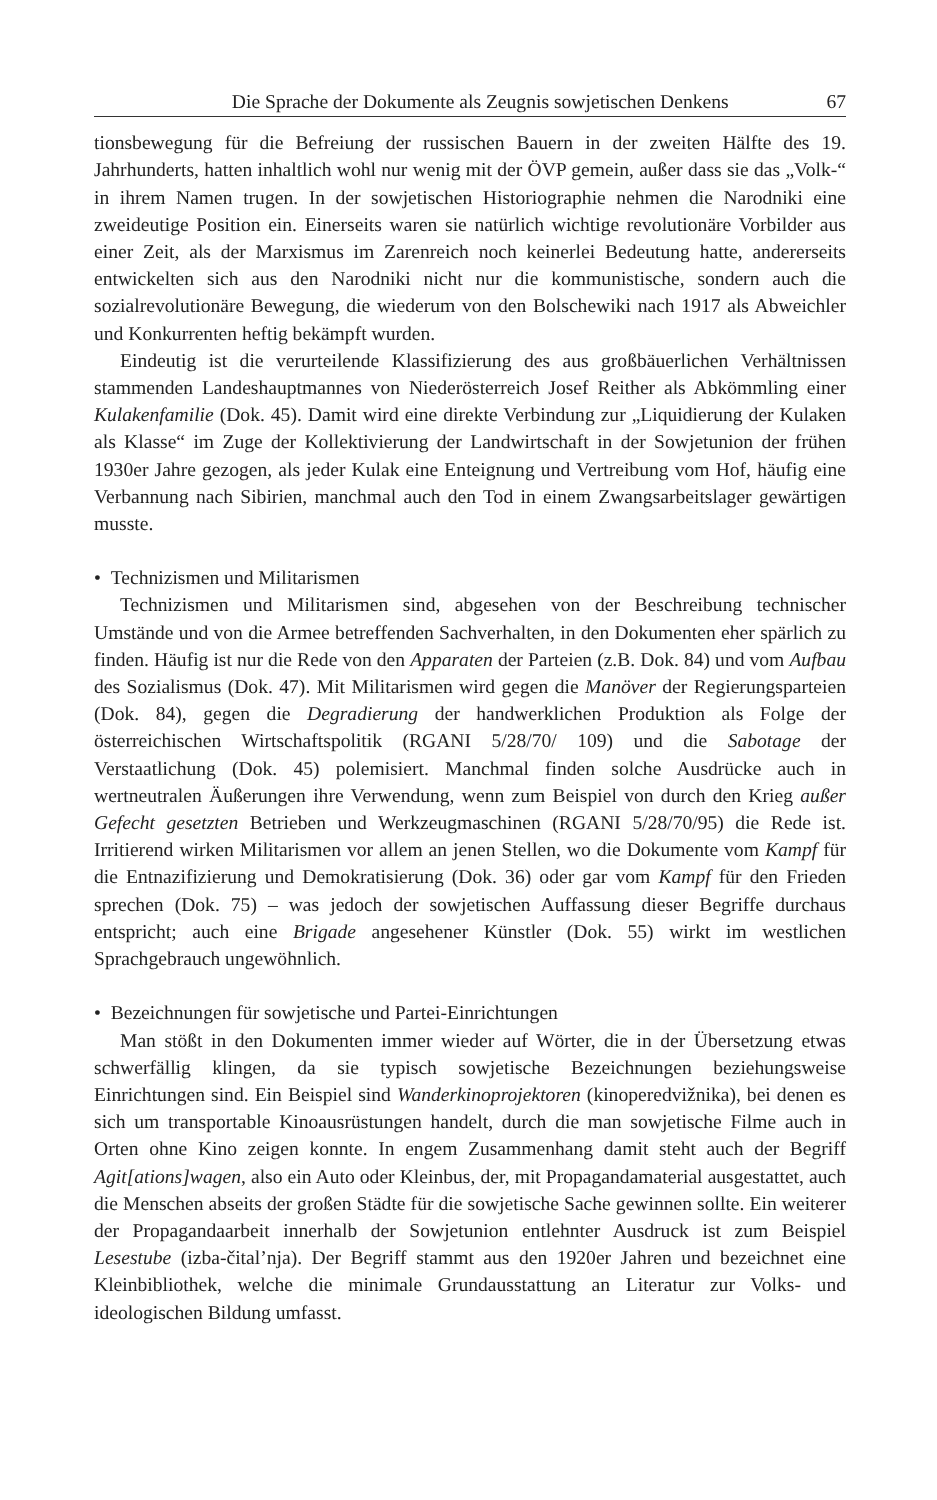Die Sprache der Dokumente als Zeugnis sowjetischen Denkens 67
tionsbewegung für die Befreiung der russischen Bauern in der zweiten Hälfte des 19. Jahrhunderts, hatten inhaltlich wohl nur wenig mit der ÖVP gemein, außer dass sie das „Volk-“ in ihrem Namen trugen. In der sowjetischen Historiographie nehmen die Narodniki eine zweideutige Position ein. Einerseits waren sie natürlich wichtige revolutionäre Vorbilder aus einer Zeit, als der Marxismus im Zarenreich noch keinerlei Bedeutung hatte, andererseits entwickelten sich aus den Narodniki nicht nur die kommunistische, sondern auch die sozialrevolutionäre Bewegung, die wiederum von den Bolschewiki nach 1917 als Abweichler und Konkurrenten heftig bekämpft wurden.
Eindeutig ist die verurteilende Klassifizierung des aus großbäuerlichen Verhältnissen stammenden Landeshauptmannes von Niederösterreich Josef Reither als Abkömmling einer Kulakenfamilie (Dok. 45). Damit wird eine direkte Verbindung zur „Liquidierung der Kulaken als Klasse“ im Zuge der Kollektivierung der Landwirtschaft in der Sowjetunion der frühen 1930er Jahre gezogen, als jeder Kulak eine Enteignung und Vertreibung vom Hof, häufig eine Verbannung nach Sibirien, manchmal auch den Tod in einem Zwangsarbeitslager gewärtigen musste.
• Technizismen und Militarismen
Technizismen und Militarismen sind, abgesehen von der Beschreibung technischer Umstände und von die Armee betreffenden Sachverhalten, in den Dokumenten eher spärlich zu finden. Häufig ist nur die Rede von den Apparaten der Parteien (z.B. Dok. 84) und vom Aufbau des Sozialismus (Dok. 47). Mit Militarismen wird gegen die Manöver der Regierungsparteien (Dok. 84), gegen die Degradierung der handwerklichen Produktion als Folge der österreichischen Wirtschaftspolitik (RGANI 5/28/70/ 109) und die Sabotage der Verstaatlichung (Dok. 45) polemisiert. Manchmal finden solche Ausdrücke auch in wertneutralen Äußerungen ihre Verwendung, wenn zum Beispiel von durch den Krieg außer Gefecht gesetzten Betrieben und Werkzeugmaschinen (RGANI 5/28/70/95) die Rede ist. Irritierend wirken Militarismen vor allem an jenen Stellen, wo die Dokumente vom Kampf für die Entnazifizierung und Demokratisierung (Dok. 36) oder gar vom Kampf für den Frieden sprechen (Dok. 75) – was jedoch der sowjetischen Auffassung dieser Begriffe durchaus entspricht; auch eine Brigade angesehener Künstler (Dok. 55) wirkt im westlichen Sprachgebrauch ungewöhnlich.
• Bezeichnungen für sowjetische und Partei-Einrichtungen
Man stößt in den Dokumenten immer wieder auf Wörter, die in der Übersetzung etwas schwerfällig klingen, da sie typisch sowjetische Bezeichnungen beziehungsweise Einrichtungen sind. Ein Beispiel sind Wanderkinoprojektoren (kinoperedvižnika), bei denen es sich um transportable Kinoausrüstungen handelt, durch die man sowjetische Filme auch in Orten ohne Kino zeigen konnte. In engem Zusammenhang damit steht auch der Begriff Agit[ations]wagen, also ein Auto oder Kleinbus, der, mit Propagandamaterial ausgestattet, auch die Menschen abseits der großen Städte für die sowjetische Sache gewinnen sollte. Ein weiterer der Propagandaarbeit innerhalb der Sowjetunion entlehnter Ausdruck ist zum Beispiel Lesestube (izba-čital’nja). Der Begriff stammt aus den 1920er Jahren und bezeichnet eine Kleinbibliothek, welche die minimale Grundausstattung an Literatur zur Volks- und ideologischen Bildung umfasst.